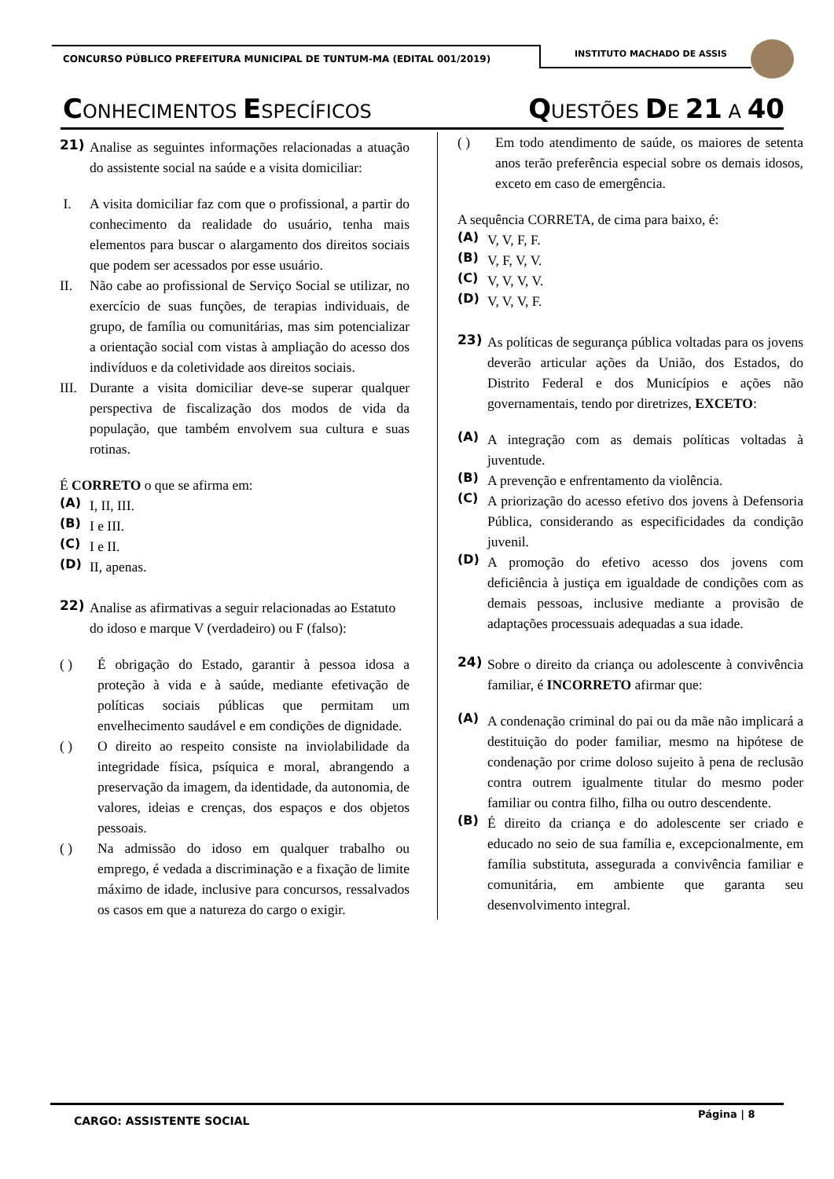CONCURSO PÚBLICO PREFEITURA MUNICIPAL DE TUNTUM-MA (EDITAL 001/2019)
INSTITUTO MACHADO DE ASSIS
CONHECIMENTOS ESPECÍFICOS QUESTÕES DE 21 A 40
21) Analise as seguintes informações relacionadas a atuação do assistente social na saúde e a visita domiciliar:
I. A visita domiciliar faz com que o profissional, a partir do conhecimento da realidade do usuário, tenha mais elementos para buscar o alargamento dos direitos sociais que podem ser acessados por esse usuário.
II. Não cabe ao profissional de Serviço Social se utilizar, no exercício de suas funções, de terapias individuais, de grupo, de família ou comunitárias, mas sim potencializar a orientação social com vistas à ampliação do acesso dos indivíduos e da coletividade aos direitos sociais.
III. Durante a visita domiciliar deve-se superar qualquer perspectiva de fiscalização dos modos de vida da população, que também envolvem sua cultura e suas rotinas.
É CORRETO o que se afirma em:
(A) I, II, III.
(B) I e III.
(C) I e II.
(D) II, apenas.
22) Analise as afirmativas a seguir relacionadas ao Estatuto do idoso e marque V (verdadeiro) ou F (falso):
( ) É obrigação do Estado, garantir à pessoa idosa a proteção à vida e à saúde, mediante efetivação de políticas sociais públicas que permitam um envelhecimento saudável e em condições de dignidade.
( ) O direito ao respeito consiste na inviolabilidade da integridade física, psíquica e moral, abrangendo a preservação da imagem, da identidade, da autonomia, de valores, ideias e crenças, dos espaços e dos objetos pessoais.
( ) Na admissão do idoso em qualquer trabalho ou emprego, é vedada a discriminação e a fixação de limite máximo de idade, inclusive para concursos, ressalvados os casos em que a natureza do cargo o exigir.
( ) Em todo atendimento de saúde, os maiores de setenta anos terão preferência especial sobre os demais idosos, exceto em caso de emergência.
A sequência CORRETA, de cima para baixo, é:
(A) V, V, F, F.
(B) V, F, V, V.
(C) V, V, V, V.
(D) V, V, V, F.
23) As políticas de segurança pública voltadas para os jovens deverão articular ações da União, dos Estados, do Distrito Federal e dos Municípios e ações não governamentais, tendo por diretrizes, EXCETO:
(A) A integração com as demais políticas voltadas à juventude.
(B) A prevenção e enfrentamento da violência.
(C) A priorização do acesso efetivo dos jovens à Defensoria Pública, considerando as especificidades da condição juvenil.
(D) A promoção do efetivo acesso dos jovens com deficiência à justiça em igualdade de condições com as demais pessoas, inclusive mediante a provisão de adaptações processuais adequadas a sua idade.
24) Sobre o direito da criança ou adolescente à convivência familiar, é INCORRETO afirmar que:
(A) A condenação criminal do pai ou da mãe não implicará a destituição do poder familiar, mesmo na hipótese de condenação por crime doloso sujeito à pena de reclusão contra outrem igualmente titular do mesmo poder familiar ou contra filho, filha ou outro descendente.
(B) É direito da criança e do adolescente ser criado e educado no seio de sua família e, excepcionalmente, em família substituta, assegurada a convivência familiar e comunitária, em ambiente que garanta seu desenvolvimento integral.
CARGO: ASSISTENTE SOCIAL
Página | 8